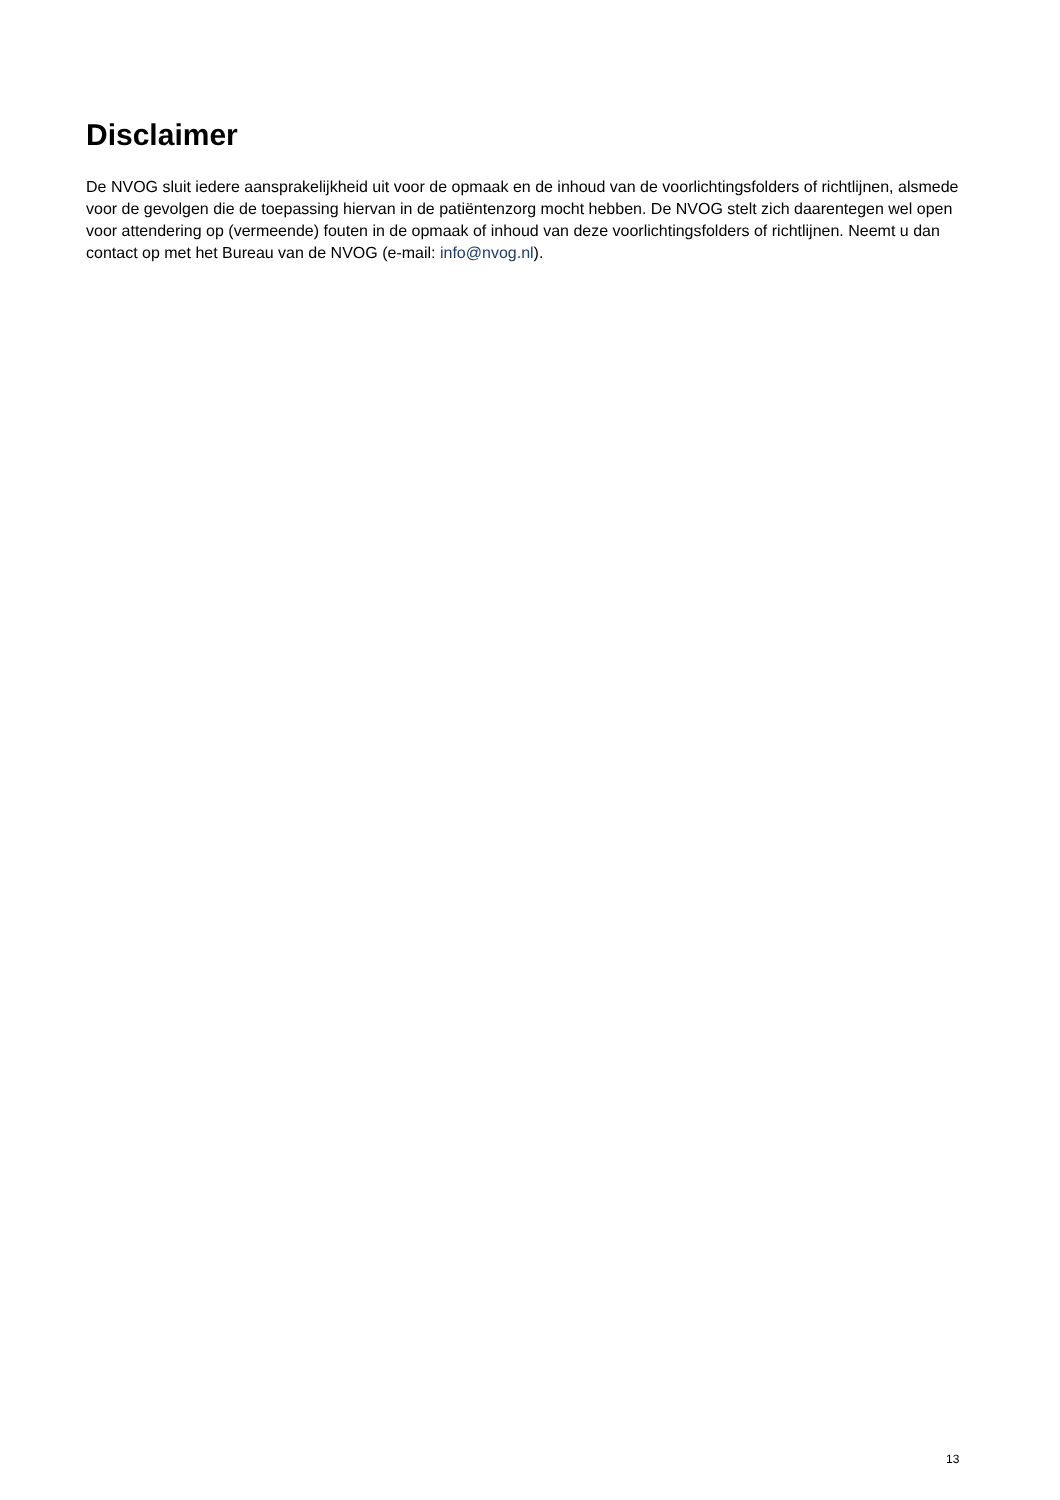Disclaimer
De NVOG sluit iedere aansprakelijkheid uit voor de opmaak en de inhoud van de voorlichtingsfolders of richtlijnen, alsmede voor de gevolgen die de toepassing hiervan in de patiëntenzorg mocht hebben. De NVOG stelt zich daarentegen wel open voor attendering op (vermeende) fouten in de opmaak of inhoud van deze voorlichtingsfolders of richtlijnen. Neemt u dan contact op met het Bureau van de NVOG (e-mail: info@nvog.nl).
13